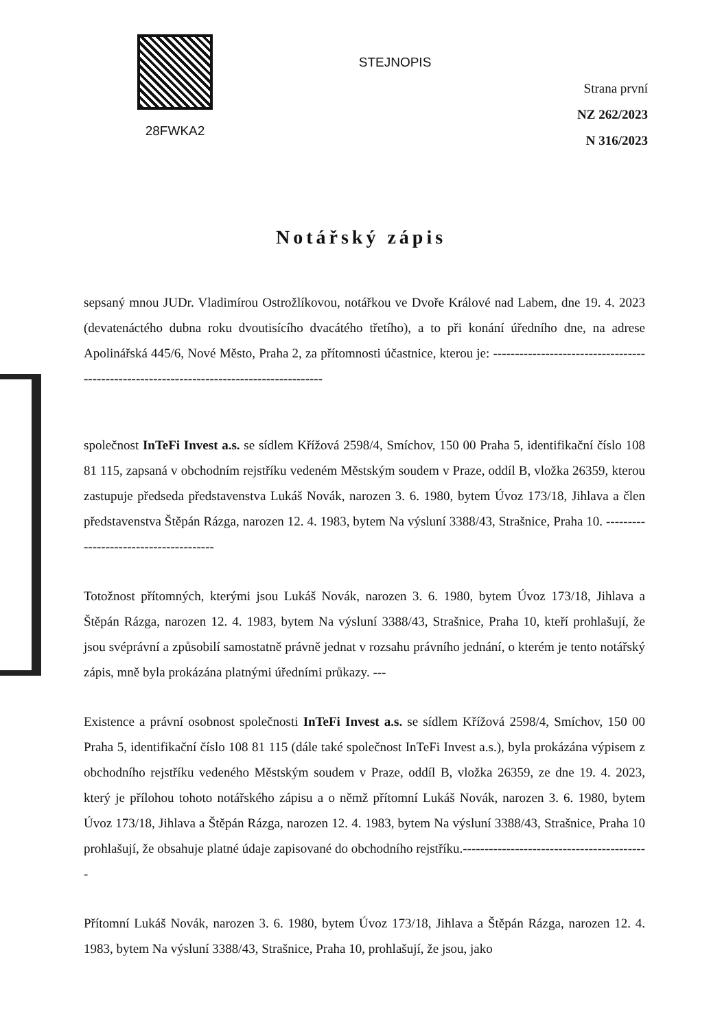28FWKA2
STEJNOPIS
Strana první
NZ 262/2023
N 316/2023
Notářský zápis
sepsaný mnou JUDr. Vladimírou Ostrožlíkovou, notářkou ve Dvoře Králové nad Labem, dne 19. 4. 2023 (devatenáctého dubna roku dvoutisícího dvacátého třetího), a to při konání úředního dne, na adrese Apolinářská 445/6, Nové Město, Praha 2, za přítomnosti účastnice, kterou je: ------------------------------------------------------------------------------------------
společnost InTeFi Invest a.s. se sídlem Křížová 2598/4, Smíchov, 150 00 Praha 5, identifikační číslo 108 81 115, zapsaná v obchodním rejstříku vedeném Městským soudem v Praze, oddíl B, vložka 26359, kterou zastupuje předseda představenstva Lukáš Novák, narozen 3. 6. 1980, bytem Úvoz 173/18, Jihlava a člen představenstva Štěpán Rázga, narozen 12. 4. 1983, bytem Na výsluní 3388/43, Strašnice, Praha 10. ---------------------------------------
Totožnost přítomných, kterými jsou Lukáš Novák, narozen 3. 6. 1980, bytem Úvoz 173/18, Jihlava a Štěpán Rázga, narozen 12. 4. 1983, bytem Na výsluní 3388/43, Strašnice, Praha 10, kteří prohlašují, že jsou svéprávní a způsobilí samostatně právně jednat v rozsahu právního jednání, o kterém je tento notářský zápis, mně byla prokázána platnými úředními průkazy. ---
Existence a právní osobnost společnosti InTeFi Invest a.s. se sídlem Křížová 2598/4, Smíchov, 150 00 Praha 5, identifikační číslo 108 81 115 (dále také společnost InTeFi Invest a.s.), byla prokázána výpisem z obchodního rejstříku vedeného Městským soudem v Praze, oddíl B, vložka 26359, ze dne 19. 4. 2023, který je přílohou tohoto notářského zápisu a o němž přítomní Lukáš Novák, narozen 3. 6. 1980, bytem Úvoz 173/18, Jihlava a Štěpán Rázga, narozen 12. 4. 1983, bytem Na výsluní 3388/43, Strašnice, Praha 10 prohlašují, že obsahuje platné údaje zapisované do obchodního rejstříku.-------------------------------------------
Přítomní Lukáš Novák, narozen 3. 6. 1980, bytem Úvoz 173/18, Jihlava a Štěpán Rázga, narozen 12. 4. 1983, bytem Na výsluní 3388/43, Strašnice, Praha 10, prohlašují, že jsou, jako